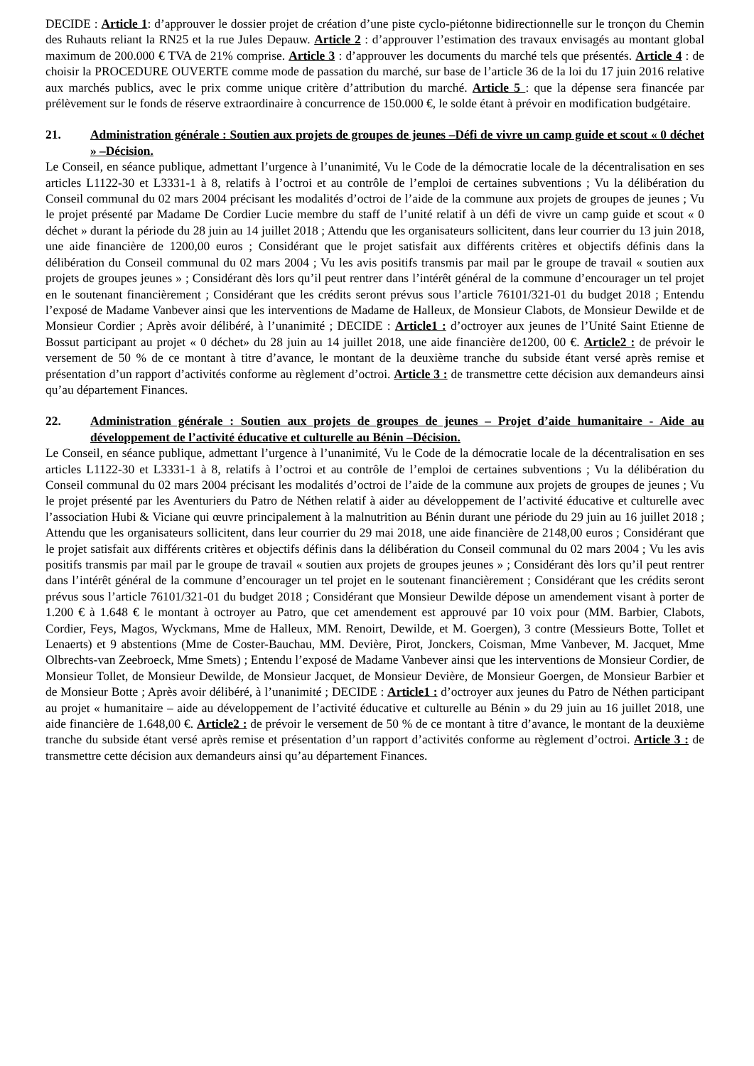DECIDE : Article 1: d’approuver le dossier projet de création d’une piste cyclo-piétonne bidirectionnelle sur le tronçon du Chemin des Ruhauts reliant la RN25 et la rue Jules Depauw. Article 2 : d’approuver l’estimation des travaux envisagés au montant global maximum de 200.000 € TVA de 21% comprise. Article 3 : d’approuver les documents du marché tels que présentés. Article 4 : de choisir la PROCEDURE OUVERTE comme mode de passation du marché, sur base de l’article 36 de la loi du 17 juin 2016 relative aux marchés publics, avec le prix comme unique critère d’attribution du marché. Article 5 : que la dépense sera financée par prélèvement sur le fonds de réserve extraordinaire à concurrence de 150.000 €, le solde étant à prévoir en modification budgétaire.
21. Administration générale : Soutien aux projets de groupes de jeunes –Défi de vivre un camp guide et scout « 0 déchet » –Décision.
Le Conseil, en séance publique, admettant l’urgence à l’unanimité, Vu le Code de la démocratie locale de la décentralisation en ses articles L1122-30 et L3331-1 à 8, relatifs à l’octroi et au contrôle de l’emploi de certaines subventions ; Vu la délibération du Conseil communal du 02 mars 2004 précisant les modalités d’octroi de l’aide de la commune aux projets de groupes de jeunes ; Vu le projet présenté par Madame De Cordier Lucie membre du staff de l’unité relatif à un défi de vivre un camp guide et scout « 0 déchet » durant la période du 28 juin au 14 juillet 2018 ; Attendu que les organisateurs sollicitent, dans leur courrier du 13 juin 2018, une aide financière de 1200,00 euros ; Considérant que le projet satisfait aux différents critères et objectifs définis dans la délibération du Conseil communal du 02 mars 2004 ; Vu les avis positifs transmis par mail par le groupe de travail « soutien aux projets de groupes jeunes » ; Considérant dès lors qu’il peut rentrer dans l’intérêt général de la commune d’encourager un tel projet en le soutenant financièrement ; Considérant que les crédits seront prévus sous l’article 76101/321-01 du budget 2018 ; Entendu l’exposé de Madame Vanbever ainsi que les interventions de Madame de Halleux, de Monsieur Clabots, de Monsieur Dewilde et de Monsieur Cordier ; Après avoir délibéré, à l’unanimité ; DECIDE : Article1 : d’octroyer aux jeunes de l’Unité Saint Etienne de Bossut participant au projet « 0 déchet» du 28 juin au 14 juillet 2018, une aide financière de1200, 00 €. Article2 : de prévoir le versement de 50 % de ce montant à titre d’avance, le montant de la deuxième tranche du subside étant versé après remise et présentation d’un rapport d’activités conforme au règlement d’octroi. Article 3 : de transmettre cette décision aux demandeurs ainsi qu’au département Finances.
22. Administration générale : Soutien aux projets de groupes de jeunes – Projet d’aide humanitaire - Aide au développement de l’activité éducative et culturelle au Bénin –Décision.
Le Conseil, en séance publique, admettant l’urgence à l’unanimité, Vu le Code de la démocratie locale de la décentralisation en ses articles L1122-30 et L3331-1 à 8, relatifs à l’octroi et au contrôle de l’emploi de certaines subventions ; Vu la délibération du Conseil communal du 02 mars 2004 précisant les modalités d’octroi de l’aide de la commune aux projets de groupes de jeunes ; Vu le projet présenté par les Aventuriers du Patro de Néthen relatif à aider au développement de l’activité éducative et culturelle avec l’association Hubi & Viciane qui œuvre principalement à la malnutrition au Bénin durant une période du 29 juin au 16 juillet 2018 ; Attendu que les organisateurs sollicitent, dans leur courrier du 29 mai 2018, une aide financière de 2148,00 euros ; Considérant que le projet satisfait aux différents critères et objectifs définis dans la délibération du Conseil communal du 02 mars 2004 ; Vu les avis positifs transmis par mail par le groupe de travail « soutien aux projets de groupes jeunes » ; Considérant dès lors qu’il peut rentrer dans l’intérêt général de la commune d’encourager un tel projet en le soutenant financièrement ; Considérant que les crédits seront prévus sous l’article 76101/321-01 du budget 2018 ; Considérant que Monsieur Dewilde dépose un amendement visant à porter de 1.200 € à 1.648 € le montant à octroyer au Patro, que cet amendement est approuvé par 10 voix pour (MM. Barbier, Clabots, Cordier, Feys, Magos, Wyckmans, Mme de Halleux, MM. Renoirt, Dewilde, et M. Goergen), 3 contre (Messieurs Botte, Tollet et Lenaerts) et 9 abstentions (Mme de Coster-Bauchau, MM. Devière, Pirot, Jonckers, Coisman, Mme Vanbever, M. Jacquet, Mme Olbrechts-van Zeebroeck, Mme Smets) ; Entendu l’exposé de Madame Vanbever ainsi que les interventions de Monsieur Cordier, de Monsieur Tollet, de Monsieur Dewilde, de Monsieur Jacquet, de Monsieur Devière, de Monsieur Goergen, de Monsieur Barbier et de Monsieur Botte ; Après avoir délibéré, à l’unanimité ; DECIDE : Article1 : d’octroyer aux jeunes du Patro de Néthen participant au projet « humanitaire – aide au développement de l’activité éducative et culturelle au Bénin » du 29 juin au 16 juillet 2018, une aide financière de 1.648,00 €. Article2 : de prévoir le versement de 50 % de ce montant à titre d’avance, le montant de la deuxième tranche du subside étant versé après remise et présentation d’un rapport d’activités conforme au règlement d’octroi. Article 3 : de transmettre cette décision aux demandeurs ainsi qu’au département Finances.